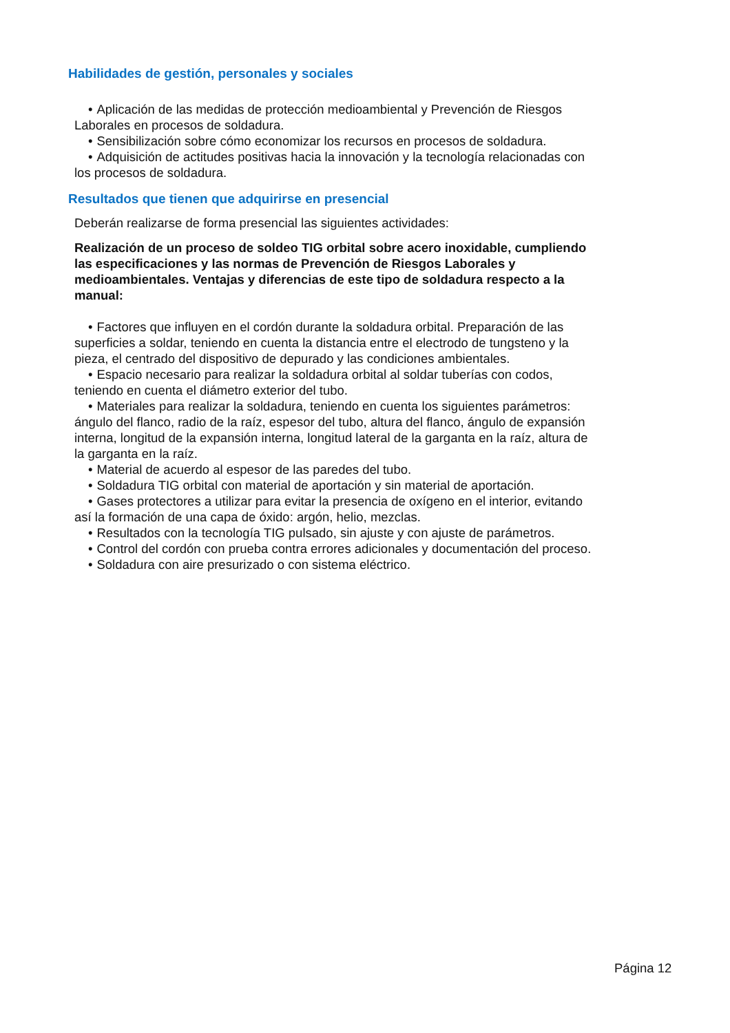Habilidades de gestión, personales y sociales
• Aplicación de las medidas de protección medioambiental y Prevención de Riesgos Laborales en procesos de soldadura.
• Sensibilización sobre cómo economizar los recursos en procesos de soldadura.
• Adquisición de actitudes positivas hacia la innovación y la tecnología relacionadas con los procesos de soldadura.
Resultados que tienen que adquirirse en presencial
Deberán realizarse de forma presencial las siguientes actividades:
Realización de un proceso de soldeo TIG orbital sobre acero inoxidable, cumpliendo las especificaciones y las normas de Prevención de Riesgos Laborales y medioambientales. Ventajas y diferencias de este tipo de soldadura respecto a la manual:
• Factores que influyen en el cordón durante la soldadura orbital. Preparación de las superficies a soldar, teniendo en cuenta la distancia entre el electrodo de tungsteno y la pieza, el centrado del dispositivo de depurado y las condiciones ambientales.
• Espacio necesario para realizar la soldadura orbital al soldar tuberías con codos, teniendo en cuenta el diámetro exterior del tubo.
• Materiales para realizar la soldadura, teniendo en cuenta los siguientes parámetros: ángulo del flanco, radio de la raíz, espesor del tubo, altura del flanco, ángulo de expansión interna, longitud de la expansión interna, longitud lateral de la garganta en la raíz, altura de la garganta en la raíz.
• Material de acuerdo al espesor de las paredes del tubo.
• Soldadura TIG orbital con material de aportación y sin material de aportación.
• Gases protectores a utilizar para evitar la presencia de oxígeno en el interior, evitando así la formación de una capa de óxido: argón, helio, mezclas.
• Resultados con la tecnología TIG pulsado, sin ajuste y con ajuste de parámetros.
• Control del cordón con prueba contra errores adicionales y documentación del proceso.
• Soldadura con aire presurizado o con sistema eléctrico.
Página 12